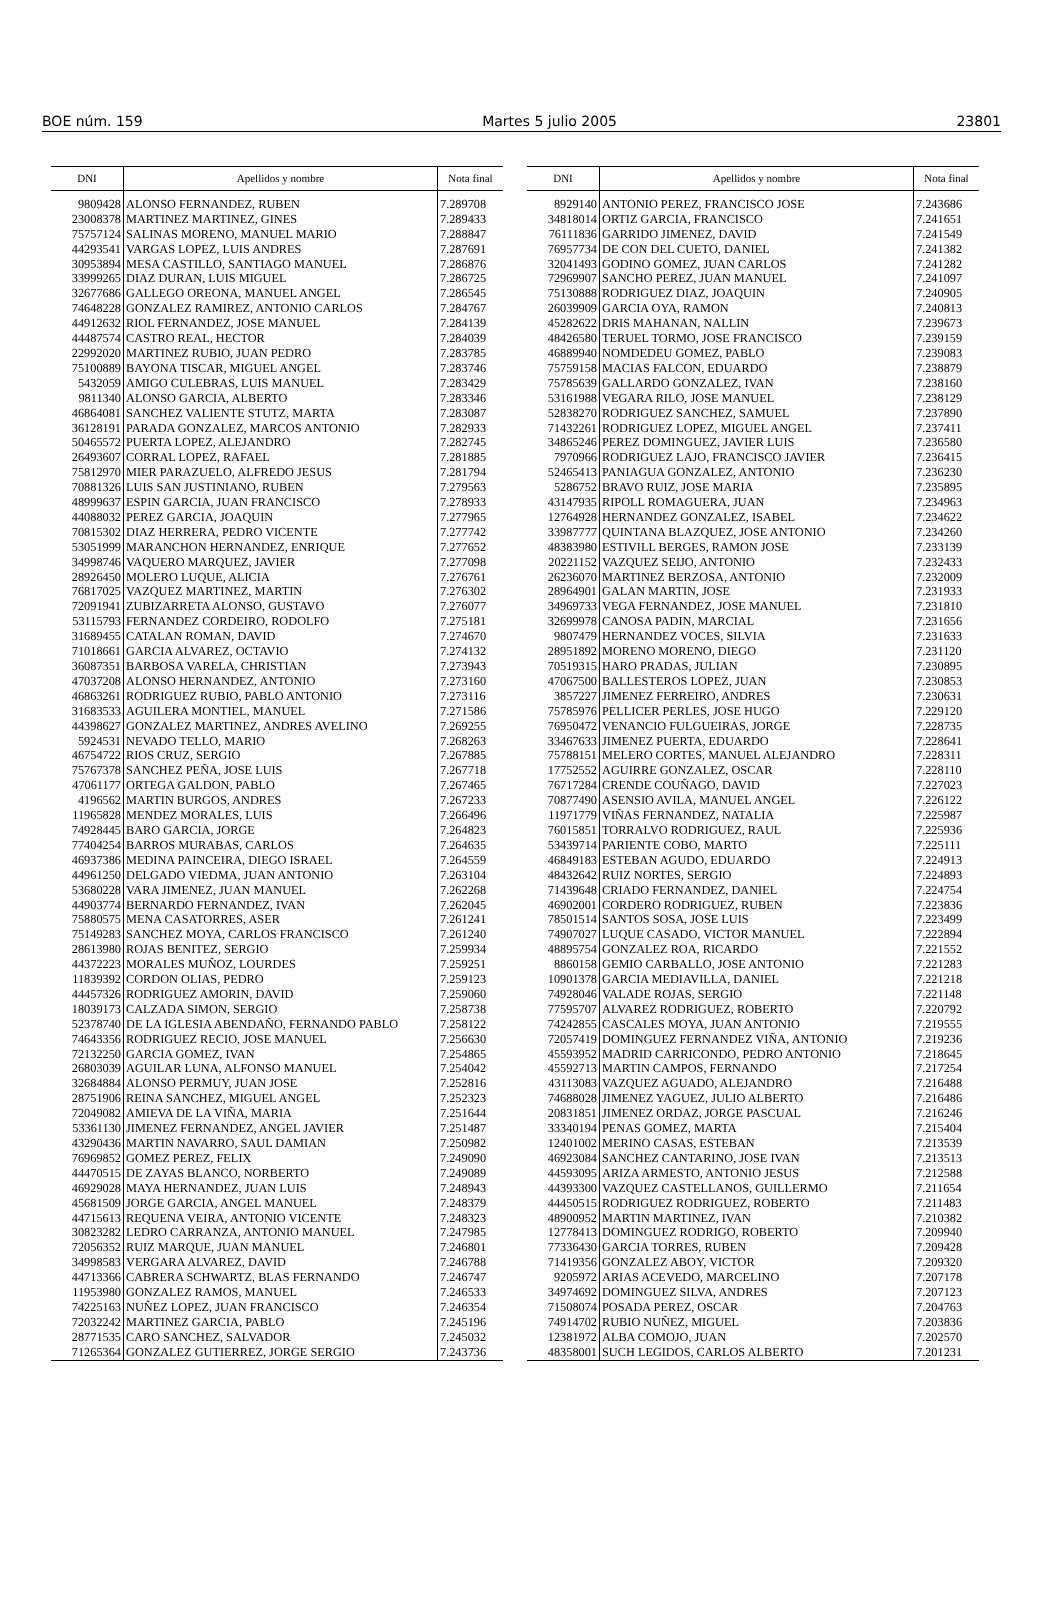BOE núm. 159 Martes 5 julio 2005 23801
| DNI | Apellidos y nombre | Nota final |
| --- | --- | --- |
| 9809428 | ALONSO FERNANDEZ, RUBEN | 7.289708 |
| 23008378 | MARTINEZ MARTINEZ, GINES | 7.289433 |
| 75757124 | SALINAS MORENO, MANUEL MARIO | 7.288847 |
| 44293541 | VARGAS LOPEZ, LUIS ANDRES | 7.287691 |
| 30953894 | MESA CASTILLO, SANTIAGO MANUEL | 7.286876 |
| 33999265 | DIAZ DURAN, LUIS MIGUEL | 7.286725 |
| 32677686 | GALLEGO OREONA, MANUEL ANGEL | 7.286545 |
| 74648228 | GONZALEZ RAMIREZ, ANTONIO CARLOS | 7.284767 |
| 44912632 | RIOL FERNANDEZ, JOSE MANUEL | 7.284139 |
| 44487574 | CASTRO REAL, HECTOR | 7.284039 |
| 22992020 | MARTINEZ RUBIO, JUAN PEDRO | 7.283785 |
| 75100889 | BAYONA TISCAR, MIGUEL ANGEL | 7.283746 |
| 5432059 | AMIGO CULEBRAS, LUIS MANUEL | 7.283429 |
| 9811340 | ALONSO GARCIA, ALBERTO | 7.283346 |
| 46864081 | SANCHEZ VALIENTE STUTZ, MARTA | 7.283087 |
| 36128191 | PARADA GONZALEZ, MARCOS ANTONIO | 7.282933 |
| 50465572 | PUERTA LOPEZ, ALEJANDRO | 7.282745 |
| 26493607 | CORRAL LOPEZ, RAFAEL | 7.281885 |
| 75812970 | MIER PARAZUELO, ALFREDO JESUS | 7.281794 |
| 70881326 | LUIS SAN JUSTINIANO, RUBEN | 7.279563 |
| 48999637 | ESPIN GARCIA, JUAN FRANCISCO | 7.278933 |
| 44088032 | PEREZ GARCIA, JOAQUIN | 7.277965 |
| 70815302 | DIAZ HERRERA, PEDRO VICENTE | 7.277742 |
| 53051999 | MARANCHON HERNANDEZ, ENRIQUE | 7.277652 |
| 34998746 | VAQUERO MARQUEZ, JAVIER | 7.277098 |
| 28926450 | MOLERO LUQUE, ALICIA | 7.276761 |
| 76817025 | VAZQUEZ MARTINEZ, MARTIN | 7.276302 |
| 72091941 | ZUBIZARRETA ALONSO, GUSTAVO | 7.276077 |
| 53115793 | FERNANDEZ CORDEIRO, RODOLFO | 7.275181 |
| 31689455 | CATALAN ROMAN, DAVID | 7.274670 |
| 71018661 | GARCIA ALVAREZ, OCTAVIO | 7.274132 |
| 36087351 | BARBOSA VARELA, CHRISTIAN | 7.273943 |
| 47037208 | ALONSO HERNANDEZ, ANTONIO | 7.273160 |
| 46863261 | RODRIGUEZ RUBIO, PABLO ANTONIO | 7.273116 |
| 31683533 | AGUILERA MONTIEL, MANUEL | 7.271586 |
| 44398627 | GONZALEZ MARTINEZ, ANDRES AVELINO | 7.269255 |
| 5924531 | NEVADO TELLO, MARIO | 7.268263 |
| 46754722 | RIOS CRUZ, SERGIO | 7.267885 |
| 75767378 | SANCHEZ PEÑA, JOSE LUIS | 7.267718 |
| 47061177 | ORTEGA GALDON, PABLO | 7.267465 |
| 4196562 | MARTIN BURGOS, ANDRES | 7.267233 |
| 11965828 | MENDEZ MORALES, LUIS | 7.266496 |
| 74928445 | BARO GARCIA, JORGE | 7.264823 |
| 77404254 | BARROS MURABAS, CARLOS | 7.264635 |
| 46937386 | MEDINA PAINCEIRA, DIEGO ISRAEL | 7.264559 |
| 44961250 | DELGADO VIEDMA, JUAN ANTONIO | 7.263104 |
| 53680228 | VARA JIMENEZ, JUAN MANUEL | 7.262268 |
| 44903774 | BERNARDO FERNANDEZ, IVAN | 7.262045 |
| 75880575 | MENA CASATORRES, ASER | 7.261241 |
| 75149283 | SANCHEZ MOYA, CARLOS FRANCISCO | 7.261240 |
| 28613980 | ROJAS BENITEZ, SERGIO | 7.259934 |
| 44372223 | MORALES MUÑOZ, LOURDES | 7.259251 |
| 11839392 | CORDON OLIAS, PEDRO | 7.259123 |
| 44457326 | RODRIGUEZ AMORIN, DAVID | 7.259060 |
| 18039173 | CALZADA SIMON, SERGIO | 7.258738 |
| 52378740 | DE LA IGLESIA ABENDAÑO, FERNANDO PABLO | 7.258122 |
| 74643356 | RODRIGUEZ RECIO, JOSE MANUEL | 7.256630 |
| 72132250 | GARCIA GOMEZ, IVAN | 7.254865 |
| 26803039 | AGUILAR LUNA, ALFONSO MANUEL | 7.254042 |
| 32684884 | ALONSO PERMUY, JUAN JOSE | 7.252816 |
| 28751906 | REINA SANCHEZ, MIGUEL ANGEL | 7.252323 |
| 72049082 | AMIEVA DE LA VIÑA, MARIA | 7.251644 |
| 53361130 | JIMENEZ FERNANDEZ, ANGEL JAVIER | 7.251487 |
| 43290436 | MARTIN NAVARRO, SAUL DAMIAN | 7.250982 |
| 76969852 | GOMEZ PEREZ, FELIX | 7.249090 |
| 44470515 | DE ZAYAS BLANCO, NORBERTO | 7.249089 |
| 46929028 | MAYA HERNANDEZ, JUAN LUIS | 7.248943 |
| 45681509 | JORGE GARCIA, ANGEL MANUEL | 7.248379 |
| 44715613 | REQUENA VEIRA, ANTONIO VICENTE | 7.248323 |
| 30823282 | LEDRO CARRANZA, ANTONIO MANUEL | 7.247985 |
| 72056352 | RUIZ MARQUE, JUAN MANUEL | 7.246801 |
| 34998583 | VERGARA ALVAREZ, DAVID | 7.246788 |
| 44713366 | CABRERA SCHWARTZ, BLAS FERNANDO | 7.246747 |
| 11953980 | GONZALEZ RAMOS, MANUEL | 7.246533 |
| 74225163 | NUÑEZ LOPEZ, JUAN FRANCISCO | 7.246354 |
| 72032242 | MARTINEZ GARCIA, PABLO | 7.245196 |
| 28771535 | CARO SANCHEZ, SALVADOR | 7.245032 |
| 71265364 | GONZALEZ GUTIERREZ, JORGE SERGIO | 7.243736 |
| DNI | Apellidos y nombre | Nota final |
| --- | --- | --- |
| 8929140 | ANTONIO PEREZ, FRANCISCO JOSE | 7.243686 |
| 34818014 | ORTIZ GARCIA, FRANCISCO | 7.241651 |
| 76111836 | GARRIDO JIMENEZ, DAVID | 7.241549 |
| 76957734 | DE CON DEL CUETO, DANIEL | 7.241382 |
| 32041493 | GODINO GOMEZ, JUAN CARLOS | 7.241282 |
| 72969907 | SANCHO PEREZ, JUAN MANUEL | 7.241097 |
| 75130888 | RODRIGUEZ DIAZ, JOAQUIN | 7.240905 |
| 26039909 | GARCIA OYA, RAMON | 7.240813 |
| 45282622 | DRIS MAHANAN, NALLIN | 7.239673 |
| 48426580 | TERUEL TORMO, JOSE FRANCISCO | 7.239159 |
| 46889940 | NOMDEDEU GOMEZ, PABLO | 7.239083 |
| 75759158 | MACIAS FALCON, EDUARDO | 7.238879 |
| 75785639 | GALLARDO GONZALEZ, IVAN | 7.238160 |
| 53161988 | VEGARA RILO, JOSE MANUEL | 7.238129 |
| 52838270 | RODRIGUEZ SANCHEZ, SAMUEL | 7.237890 |
| 71432261 | RODRIGUEZ LOPEZ, MIGUEL ANGEL | 7.237411 |
| 34865246 | PEREZ DOMINGUEZ, JAVIER LUIS | 7.236580 |
| 7970966 | RODRIGUEZ LAJO, FRANCISCO JAVIER | 7.236415 |
| 52465413 | PANIAGUA GONZALEZ, ANTONIO | 7.236230 |
| 5286752 | BRAVO RUIZ, JOSE MARIA | 7.235895 |
| 43147935 | RIPOLL ROMAGUERA, JUAN | 7.234963 |
| 12764928 | HERNANDEZ GONZALEZ, ISABEL | 7.234622 |
| 33987777 | QUINTANA BLAZQUEZ, JOSE ANTONIO | 7.234260 |
| 48383980 | ESTIVILL BERGES, RAMON JOSE | 7.233139 |
| 20221152 | VAZQUEZ SEIJO, ANTONIO | 7.232433 |
| 26236070 | MARTINEZ BERZOSA, ANTONIO | 7.232009 |
| 28964901 | GALAN MARTIN, JOSE | 7.231933 |
| 34969733 | VEGA FERNANDEZ, JOSE MANUEL | 7.231810 |
| 32699978 | CANOSA PADIN, MARCIAL | 7.231656 |
| 9807479 | HERNANDEZ VOCES, SILVIA | 7.231633 |
| 28951892 | MORENO MORENO, DIEGO | 7.231120 |
| 70519315 | HARO PRADAS, JULIAN | 7.230895 |
| 47067500 | BALLESTEROS LOPEZ, JUAN | 7.230853 |
| 3857227 | JIMENEZ FERREIRO, ANDRES | 7.230631 |
| 75785976 | PELLICER PERLES, JOSE HUGO | 7.229120 |
| 76950472 | VENANCIO FULGUEIRAS, JORGE | 7.228735 |
| 33467633 | JIMENEZ PUERTA, EDUARDO | 7.228641 |
| 75788151 | MELERO CORTES, MANUEL ALEJANDRO | 7.228311 |
| 17752552 | AGUIRRE GONZALEZ, OSCAR | 7.228110 |
| 76717284 | CRENDE COUÑAGO, DAVID | 7.227023 |
| 70877490 | ASENSIO AVILA, MANUEL ANGEL | 7.226122 |
| 11971779 | VIÑAS FERNANDEZ, NATALIA | 7.225987 |
| 76015851 | TORRALVO RODRIGUEZ, RAUL | 7.225936 |
| 53439714 | PARIENTE COBO, MARTO | 7.225111 |
| 46849183 | ESTEBAN AGUDO, EDUARDO | 7.224913 |
| 48432642 | RUIZ NORTES, SERGIO | 7.224893 |
| 71439648 | CRIADO FERNANDEZ, DANIEL | 7.224754 |
| 46902001 | CORDERO RODRIGUEZ, RUBEN | 7.223836 |
| 78501514 | SANTOS SOSA, JOSE LUIS | 7.223499 |
| 74907027 | LUQUE CASADO, VICTOR MANUEL | 7.222894 |
| 48895754 | GONZALEZ ROA, RICARDO | 7.221552 |
| 8860158 | GEMIO CARBALLO, JOSE ANTONIO | 7.221283 |
| 10901378 | GARCIA MEDIAVILLA, DANIEL | 7.221218 |
| 74928046 | VALADE ROJAS, SERGIO | 7.221148 |
| 77595707 | ALVAREZ RODRIGUEZ, ROBERTO | 7.220792 |
| 74242855 | CASCALES MOYA, JUAN ANTONIO | 7.219555 |
| 72057419 | DOMINGUEZ FERNANDEZ VIÑA, ANTONIO | 7.219236 |
| 45593952 | MADRID CARRICONDO, PEDRO ANTONIO | 7.218645 |
| 45592713 | MARTIN CAMPOS, FERNANDO | 7.217254 |
| 43113083 | VAZQUEZ AGUADO, ALEJANDRO | 7.216488 |
| 74688028 | JIMENEZ YAGUEZ, JULIO ALBERTO | 7.216486 |
| 20831851 | JIMENEZ ORDAZ, JORGE PASCUAL | 7.216246 |
| 33340194 | PENAS GOMEZ, MARTA | 7.215404 |
| 12401002 | MERINO CASAS, ESTEBAN | 7.213539 |
| 46923084 | SANCHEZ CANTARINO, JOSE IVAN | 7.213513 |
| 44593095 | ARIZA ARMESTO, ANTONIO JESUS | 7.212588 |
| 44393300 | VAZQUEZ CASTELLANOS, GUILLERMO | 7.211654 |
| 44450515 | RODRIGUEZ RODRIGUEZ, ROBERTO | 7.211483 |
| 48900952 | MARTIN MARTINEZ, IVAN | 7.210382 |
| 12778413 | DOMINGUEZ RODRIGO, ROBERTO | 7.209940 |
| 77336430 | GARCIA TORRES, RUBEN | 7.209428 |
| 71419356 | GONZALEZ ABOY, VICTOR | 7.209320 |
| 9205972 | ARIAS ACEVEDO, MARCELINO | 7.207178 |
| 34974692 | DOMINGUEZ SILVA, ANDRES | 7.207123 |
| 71508074 | POSADA PEREZ, OSCAR | 7.204763 |
| 74914702 | RUBIO NUÑEZ, MIGUEL | 7.203836 |
| 12381972 | ALBA COMOJO, JUAN | 7.202570 |
| 48358001 | SUCH LEGIDOS, CARLOS ALBERTO | 7.201231 |